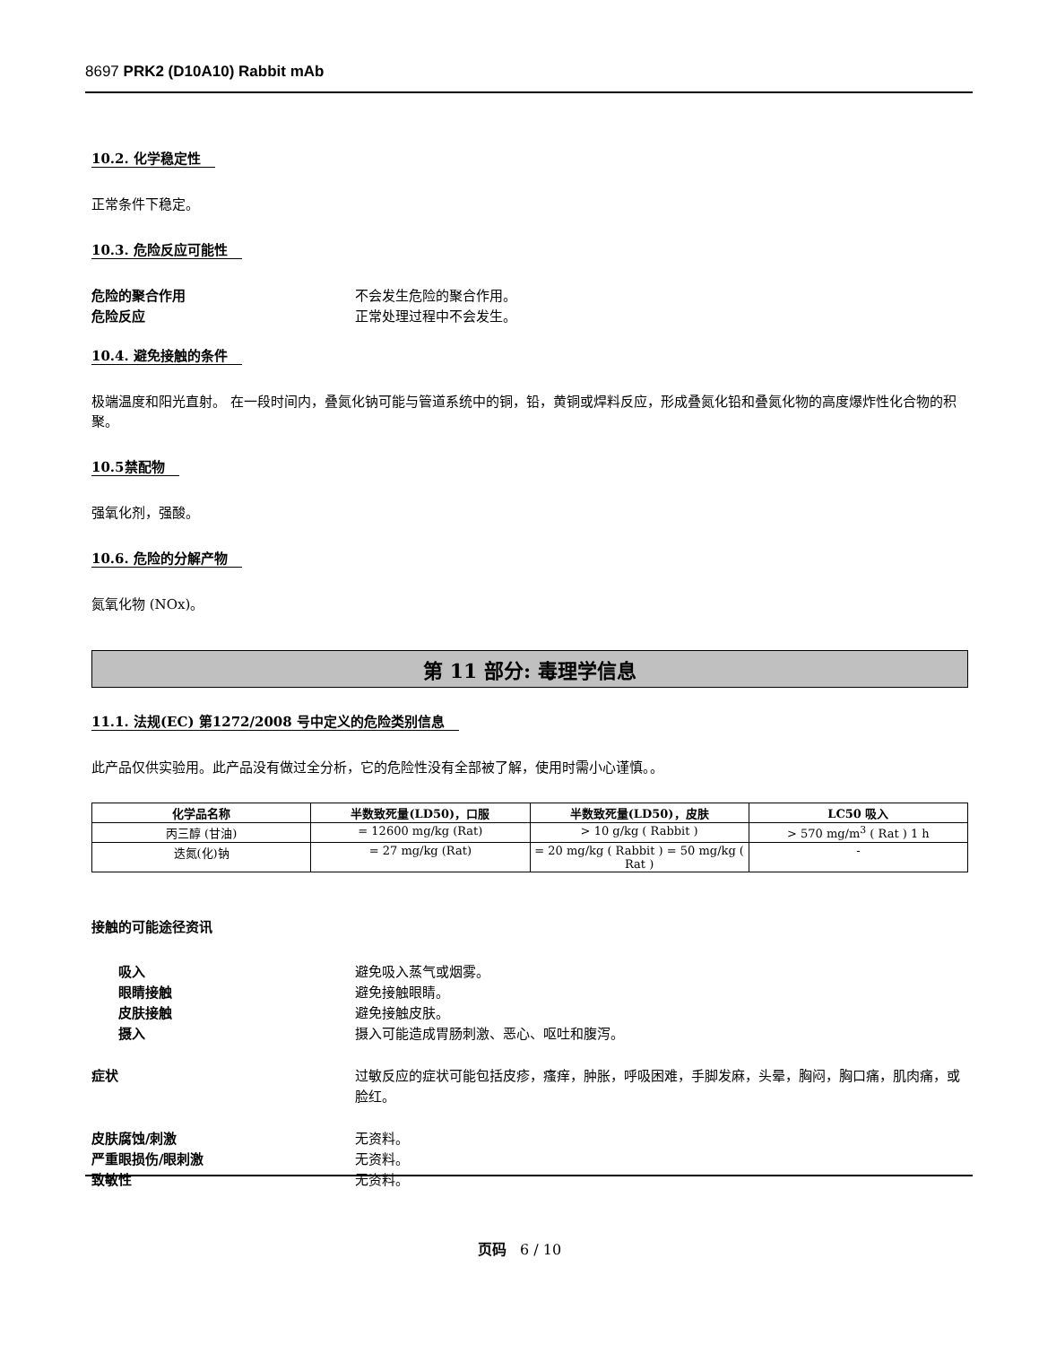8697 PRK2 (D10A10) Rabbit mAb
10.2. 化学稳定性
正常条件下稳定。
10.3. 危险反应可能性
危险的聚合作用 不会发生危险的聚合作用。
危险反应 正常处理过程中不会发生。
10.4. 避免接触的条件
极端温度和阳光直射。 在一段时间内，叠氮化钠可能与管道系统中的铜，铅，黄铜或焊料反应，形成叠氮化铅和叠氮化物的高度爆炸性化合物的积聚。
10.5禁配物
强氧化剂，强酸。
10.6. 危险的分解产物
氮氧化物 (NOx)。
第 11 部分: 毒理学信息
11.1. 法规(EC) 第1272/2008 号中定义的危险类别信息
此产品仅供实验用。此产品没有做过全分析，它的危险性没有全部被了解，使用时需小心谨慎。。
| 化学品名称 | 半数致死量(LD50)，口服 | 半数致死量(LD50)，皮肤 | LC50 吸入 |
| --- | --- | --- | --- |
| 丙三醇 (甘油) | = 12600 mg/kg (Rat) | > 10 g/kg ( Rabbit ) | > 570 mg/m<sup>3</sup> ( Rat ) 1 h |
| 迭氮(化)钠 | = 27 mg/kg (Rat) | = 20 mg/kg ( Rabbit ) = 50 mg/kg ( Rat ) | - |
接触的可能途径资讯
吸入 避免吸入蒸气或烟雾。
眼睛接触 避免接触眼睛。
皮肤接触 避免接触皮肤。
摄入 摄入可能造成胃肠刺激、恶心、呕吐和腹泻。
症状 过敏反应的症状可能包括皮疹，瘙痒，肿胀，呼吸困难，手脚发麻，头晕，胸闷，胸口痛，肌肉痛，或脸红。
皮肤腐蚀/刺激 无资料。
严重眼损伤/眼刺激 无资料。
致敏性 无资料。
页码 6 / 10